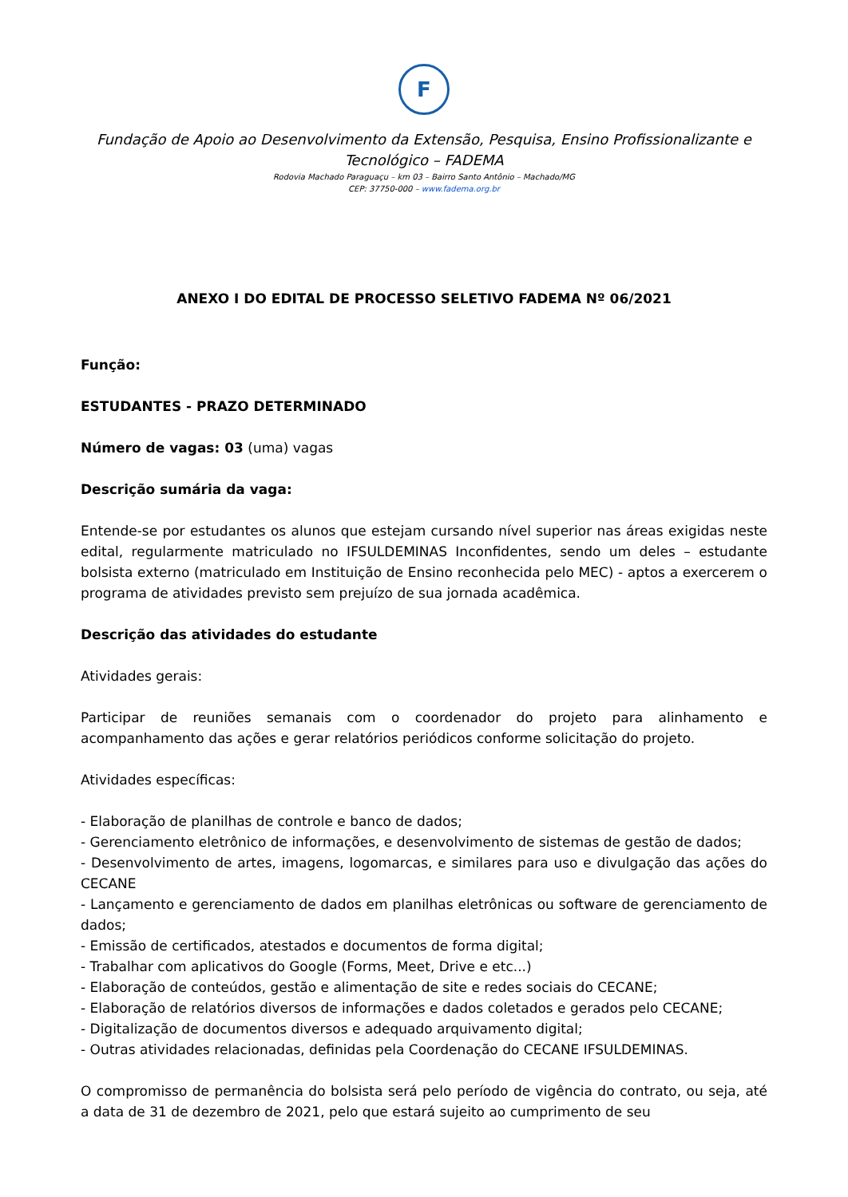F
Fundação de Apoio ao Desenvolvimento da Extensão, Pesquisa, Ensino Profissionalizante e Tecnológico – FADEMA
Rodovia Machado Paraguaçu – km 03 – Bairro Santo Antônio – Machado/MG
CEP: 37750-000 – www.fadema.org.br
ANEXO I DO EDITAL DE PROCESSO SELETIVO FADEMA Nº 06/2021
Função:
ESTUDANTES - PRAZO DETERMINADO
Número de vagas: 03 (uma) vagas
Descrição sumária da vaga:
Entende-se por estudantes os alunos que estejam cursando nível superior nas áreas exigidas neste edital, regularmente matriculado no IFSULDEMINAS Inconfidentes, sendo um deles – estudante bolsista externo (matriculado em Instituição de Ensino reconhecida pelo MEC) - aptos a exercerem o programa de atividades previsto sem prejuízo de sua jornada acadêmica.
Descrição das atividades do estudante
Atividades gerais:
Participar de reuniões semanais com o coordenador do projeto para alinhamento e acompanhamento das ações e gerar relatórios periódicos conforme solicitação do projeto.
Atividades específicas:
- Elaboração de planilhas de controle e banco de dados;
- Gerenciamento eletrônico de informações, e desenvolvimento de sistemas de gestão de dados;
- Desenvolvimento de artes, imagens, logomarcas, e similares para uso e divulgação das ações do CECANE
- Lançamento e gerenciamento de dados em planilhas eletrônicas ou software de gerenciamento de dados;
- Emissão de certificados, atestados e documentos de forma digital;
- Trabalhar com aplicativos do Google (Forms, Meet, Drive e etc...)
- Elaboração de conteúdos, gestão e alimentação de site e redes sociais do CECANE;
- Elaboração de relatórios diversos de informações e dados coletados e gerados pelo CECANE;
- Digitalização de documentos diversos e adequado arquivamento digital;
- Outras atividades relacionadas, definidas pela Coordenação do CECANE IFSULDEMINAS.
O compromisso de permanência do bolsista será pelo período de vigência do contrato, ou seja, até a data de 31 de dezembro de 2021, pelo que estará sujeito ao cumprimento de seu